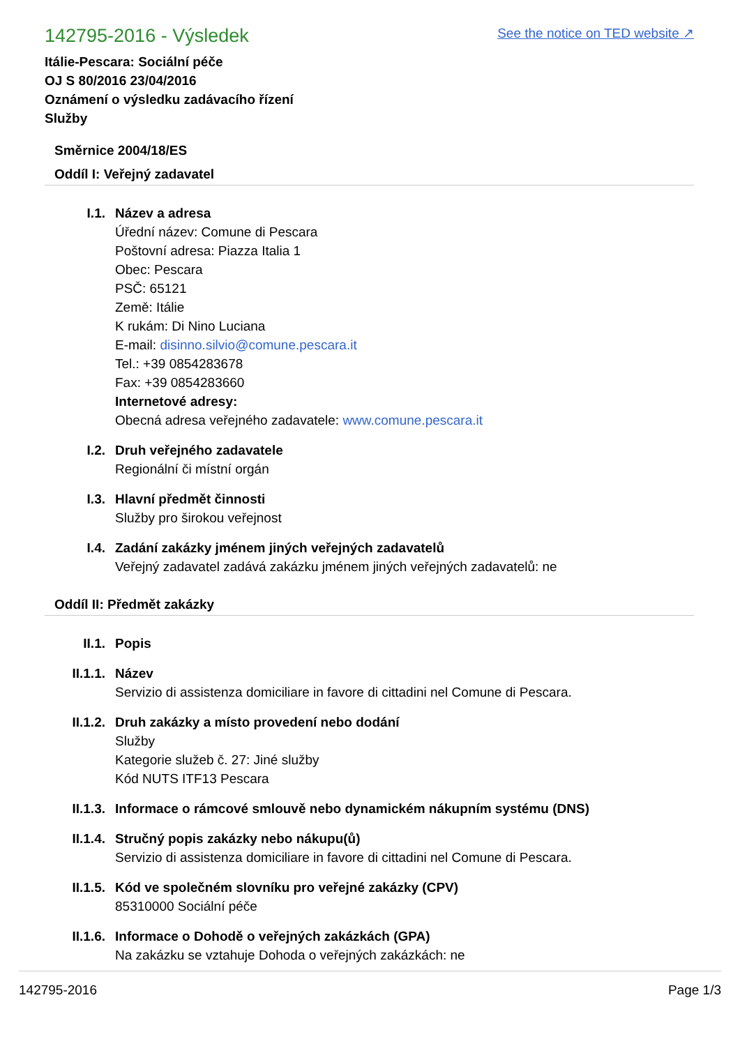142795-2016 - Výsledek
See the notice on TED website ↗
Itálie-Pescara: Sociální péče
OJ S 80/2016 23/04/2016
Oznámení o výsledku zadávacího řízení
Služby
Směrnice 2004/18/ES
Oddíl I: Veřejný zadavatel
I.1. Název a adresa
Úřední název: Comune di Pescara
Poštovní adresa: Piazza Italia 1
Obec: Pescara
PSČ: 65121
Země: Itálie
K rukám: Di Nino Luciana
E-mail: disinno.silvio@comune.pescara.it
Tel.: +39 0854283678
Fax: +39 0854283660
Internetové adresy:
Obecná adresa veřejného zadavatele: www.comune.pescara.it
I.2. Druh veřejného zadavatele
Regionální či místní orgán
I.3. Hlavní předmět činnosti
Služby pro širokou veřejnost
I.4. Zadání zakázky jménem jiných veřejných zadavatelů
Veřejný zadavatel zadává zakázku jménem jiných veřejných zadavatelů: ne
Oddíl II: Předmět zakázky
II.1. Popis
II.1.1. Název
Servizio di assistenza domiciliare in favore di cittadini nel Comune di Pescara.
II.1.2. Druh zakázky a místo provedení nebo dodání
Služby
Kategorie služeb č. 27: Jiné služby
Kód NUTS ITF13 Pescara
II.1.3. Informace o rámcové smlouvě nebo dynamickém nákupním systému (DNS)
II.1.4. Stručný popis zakázky nebo nákupu(ů)
Servizio di assistenza domiciliare in favore di cittadini nel Comune di Pescara.
II.1.5. Kód ve společném slovníku pro veřejné zakázky (CPV)
85310000 Sociální péče
II.1.6. Informace o Dohodě o veřejných zakázkách (GPA)
Na zakázku se vztahuje Dohoda o veřejných zakázkách: ne
142795-2016 Page 1/3